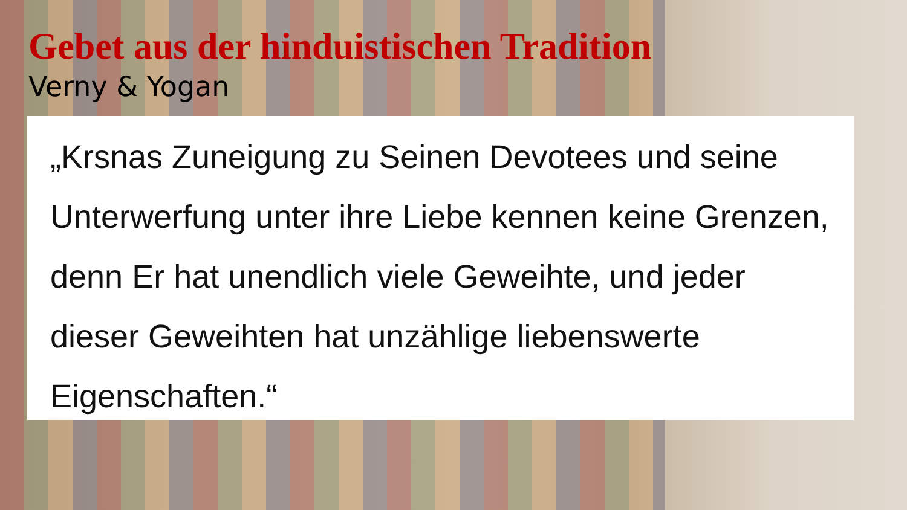Gebet aus der hinduistischen Tradition
Verny & Yogan
„Krsnas Zuneigung zu Seinen Devotees und seine Unterwerfung unter ihre Liebe kennen keine Grenzen, denn Er hat unendlich viele Geweihte, und jeder dieser Geweihten hat unzählige liebenswerte Eigenschaften.“